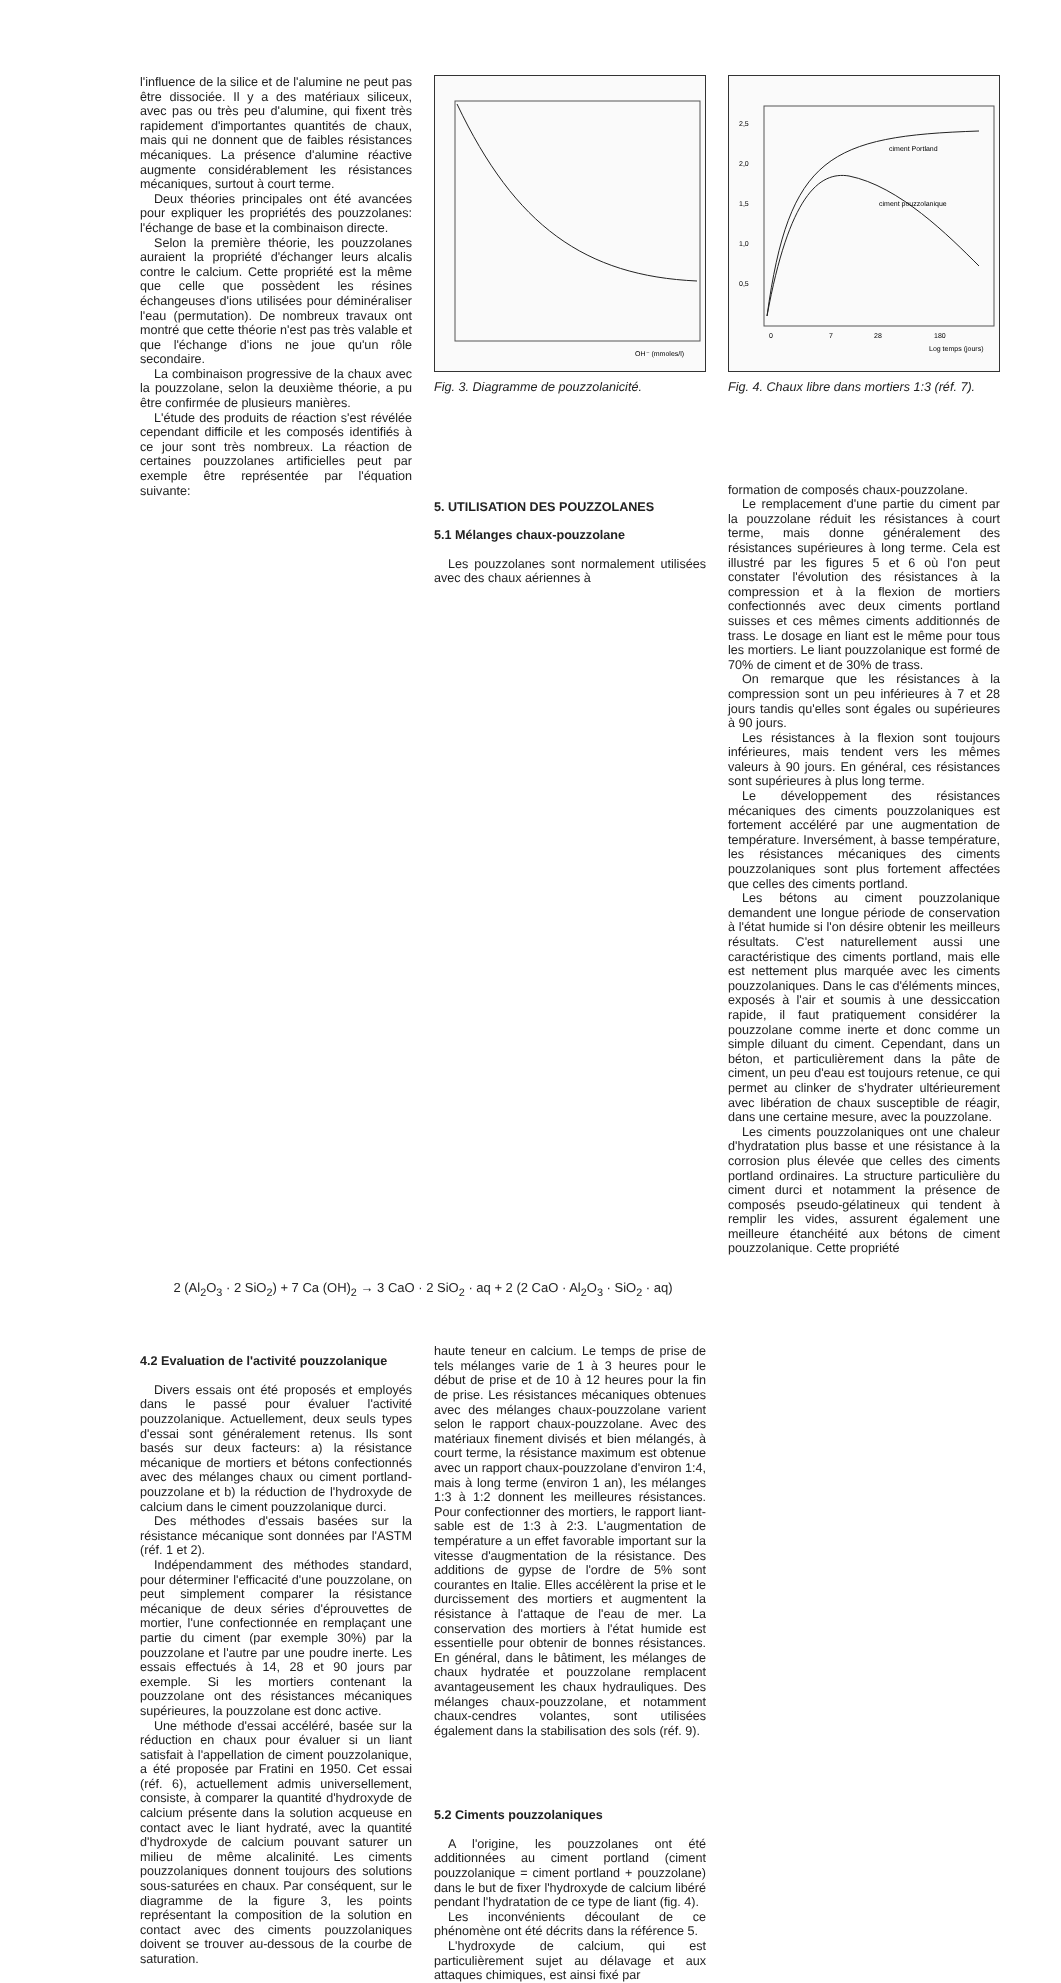l'influence de la silice et de l'alumine ne peut pas être dissociée. Il y a des matériaux siliceux, avec pas ou très peu d'alumine, qui fixent très rapidement d'importantes quantités de chaux, mais qui ne donnent que de faibles résistances mécaniques. La présence d'alumine réactive augmente considérablement les résistances mécaniques, surtout à court terme.
Deux théories principales ont été avancées pour expliquer les propriétés des pouzzolanes: l'échange de base et la combinaison directe.
Selon la première théorie, les pouzzolanes auraient la propriété d'échanger leurs alcalis contre le calcium. Cette propriété est la même que celle que possèdent les résines échangeuses d'ions utilisées pour déminéraliser l'eau (permutation). De nombreux travaux ont montré que cette théorie n'est pas très valable et que l'échange d'ions ne joue qu'un rôle secondaire.
La combinaison progressive de la chaux avec la pouzzolane, selon la deuxième théorie, a pu être confirmée de plusieurs manières.
L'étude des produits de réaction s'est révélée cependant difficile et les composés identifiés à ce jour sont très nombreux. La réaction de certaines pouzzolanes artificielles peut par exemple être représentée par l'équation suivante:
OH⁻ (mmoles/l)
Fig. 3. Diagramme de pouzzolanicité.
5. UTILISATION DES POUZZOLANES
5.1 Mélanges chaux-pouzzolane
Les pouzzolanes sont normalement utilisées avec des chaux aériennes à
2,5
2,0
1,5
1,0
0,5
ciment Portland
ciment pouzzolanique
0
7
28
180
Log temps (jours)
Fig. 4. Chaux libre dans mortiers 1:3 (réf. 7).
formation de composés chaux-pouzzolane.
Le remplacement d'une partie du ciment par la pouzzolane réduit les résistances à court terme, mais donne généralement des résistances supérieures à long terme. Cela est illustré par les figures 5 et 6 où l'on peut constater l'évolution des résistances à la compression et à la flexion de mortiers confectionnés avec deux ciments portland suisses et ces mêmes ciments additionnés de trass. Le dosage en liant est le même pour tous les mortiers. Le liant pouzzolanique est formé de 70% de ciment et de 30% de trass.
On remarque que les résistances à la compression sont un peu inférieures à 7 et 28 jours tandis qu'elles sont égales ou supérieures à 90 jours.
Les résistances à la flexion sont toujours inférieures, mais tendent vers les mêmes valeurs à 90 jours. En général, ces résistances sont supérieures à plus long terme.
Le développement des résistances mécaniques des ciments pouzzolaniques est fortement accéléré par une augmentation de température. Inversément, à basse température, les résistances mécaniques des ciments pouzzolaniques sont plus fortement affectées que celles des ciments portland.
Les bétons au ciment pouzzolanique demandent une longue période de conservation à l'état humide si l'on désire obtenir les meilleurs résultats. C'est naturellement aussi une caractéristique des ciments portland, mais elle est nettement plus marquée avec les ciments pouzzolaniques. Dans le cas d'éléments minces, exposés à l'air et soumis à une dessiccation rapide, il faut pratiquement considérer la pouzzolane comme inerte et donc comme un simple diluant du ciment. Cependant, dans un béton, et particulièrement dans la pâte de ciment, un peu d'eau est toujours retenue, ce qui permet au clinker de s'hydrater ultérieurement avec libération de chaux susceptible de réagir, dans une certaine mesure, avec la pouzzolane.
Les ciments pouzzolaniques ont une chaleur d'hydratation plus basse et une résistance à la corrosion plus élevée que celles des ciments portland ordinaires. La structure particulière du ciment durci et notamment la présence de composés pseudo-gélatineux qui tendent à remplir les vides, assurent également une meilleure étanchéité aux bétons de ciment pouzzolanique. Cette propriété
2 (Al<sub>2</sub>O<sub>3</sub> · 2 SiO<sub>2</sub>) + 7 Ca (OH)<sub>2</sub> → 3 CaO · 2 SiO<sub>2</sub> · aq + 2 (2 CaO · Al<sub>2</sub>O<sub>3</sub> · SiO<sub>2</sub> · aq)
4.2 Evaluation de l'activité pouzzolanique
Divers essais ont été proposés et employés dans le passé pour évaluer l'activité pouzzolanique. Actuellement, deux seuls types d'essai sont généralement retenus. Ils sont basés sur deux facteurs: a) la résistance mécanique de mortiers et bétons confectionnés avec des mélanges chaux ou ciment portland-pouzzolane et b) la réduction de l'hydroxyde de calcium dans le ciment pouzzolanique durci.
Des méthodes d'essais basées sur la résistance mécanique sont données par l'ASTM (réf. 1 et 2).
Indépendamment des méthodes standard, pour déterminer l'efficacité d'une pouzzolane, on peut simplement comparer la résistance mécanique de deux séries d'éprouvettes de mortier, l'une confectionnée en remplaçant une partie du ciment (par exemple 30%) par la pouzzolane et l'autre par une poudre inerte. Les essais effectués à 14, 28 et 90 jours par exemple. Si les mortiers contenant la pouzzolane ont des résistances mécaniques supérieures, la pouzzolane est donc active.
Une méthode d'essai accéléré, basée sur la réduction en chaux pour évaluer si un liant satisfait à l'appellation de ciment pouzzolanique, a été proposée par Fratini en 1950. Cet essai (réf. 6), actuellement admis universellement, consiste, à comparer la quantité d'hydroxyde de calcium présente dans la solution acqueuse en contact avec le liant hydraté, avec la quantité d'hydroxyde de calcium pouvant saturer un milieu de même alcalinité. Les ciments pouzzolaniques donnent toujours des solutions sous-saturées en chaux. Par conséquent, sur le diagramme de la figure 3, les points représentant la composition de la solution en contact avec des ciments pouzzolaniques doivent se trouver au-dessous de la courbe de saturation.
haute teneur en calcium. Le temps de prise de tels mélanges varie de 1 à 3 heures pour le début de prise et de 10 à 12 heures pour la fin de prise. Les résistances mécaniques obtenues avec des mélanges chaux-pouzzolane varient selon le rapport chaux-pouzzolane. Avec des matériaux finement divisés et bien mélangés, à court terme, la résistance maximum est obtenue avec un rapport chaux-pouzzolane d'environ 1:4, mais à long terme (environ 1 an), les mélanges 1:3 à 1:2 donnent les meilleures résistances. Pour confectionner des mortiers, le rapport liant-sable est de 1:3 à 2:3. L'augmentation de température a un effet favorable important sur la vitesse d'augmentation de la résistance. Des additions de gypse de l'ordre de 5% sont courantes en Italie. Elles accélèrent la prise et le durcissement des mortiers et augmentent la résistance à l'attaque de l'eau de mer. La conservation des mortiers à l'état humide est essentielle pour obtenir de bonnes résistances. En général, dans le bâtiment, les mélanges de chaux hydratée et pouzzolane remplacent avantageusement les chaux hydrauliques. Des mélanges chaux-pouzzolane, et notamment chaux-cendres volantes, sont utilisées également dans la stabilisation des sols (réf. 9).
5.2 Ciments pouzzolaniques
A l'origine, les pouzzolanes ont été additionnées au ciment portland (ciment pouzzolanique = ciment portland + pouzzolane) dans le but de fixer l'hydroxyde de calcium libéré pendant l'hydratation de ce type de liant (fig. 4).
Les inconvénients découlant de ce phénomène ont été décrits dans la référence 5.
L'hydroxyde de calcium, qui est particulièrement sujet au délavage et aux attaques chimiques, est ainsi fixé par